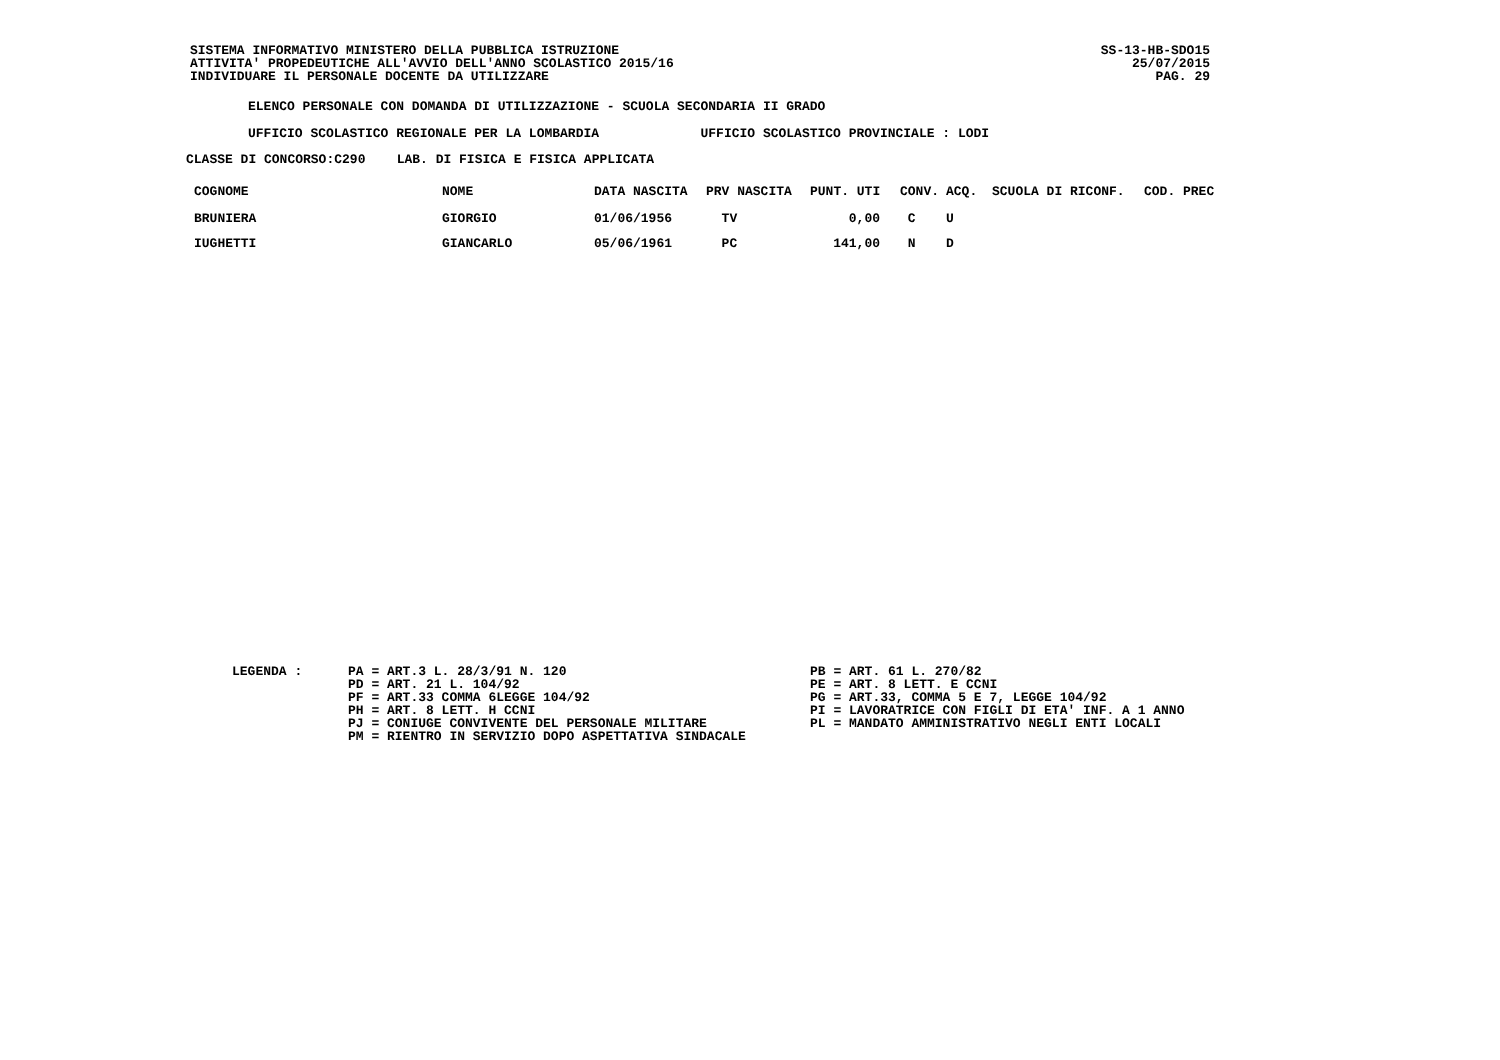SISTEMA INFORMATIVO MINISTERO DELLA PUBBLICA ISTRUZIONE
ATTIVITA' PROPEDEUTICHE ALL'AVVIO DELL'ANNO SCOLASTICO 2015/16
INDIVIDUARE IL PERSONALE DOCENTE DA UTILIZZARE
SS-13-HB-SDO15
25/07/2015
PAG. 29
ELENCO PERSONALE CON DOMANDA DI UTILIZZAZIONE - SCUOLA SECONDARIA II GRADO
UFFICIO SCOLASTICO REGIONALE PER LA LOMBARDIA UFFICIO SCOLASTICO PROVINCIALE : LODI
CLASSE DI CONCORSO:C290 LAB. DI FISICA E FISICA APPLICATA
| COGNOME | NOME | DATA NASCITA | PRV NASCITA | PUNT. UTI | CONV. | ACQ. | SCUOLA DI RICONF. | COD. PREC |
| --- | --- | --- | --- | --- | --- | --- | --- | --- |
| BRUNIERA | GIORGIO | 01/06/1956 | TV | 0,00 | C | U | | |
| IUGHETTI | GIANCARLO | 05/06/1961 | PC | 141,00 | N | D | | |
LEGENDA : PA = ART.3 L. 28/3/91 N. 120
PD = ART. 21 L. 104/92
PF = ART.33 COMMA 6LEGGE 104/92
PH = ART. 8 LETT. H CCNI
PJ = CONIUGE CONVIVENTE DEL PERSONALE MILITARE
PM = RIENTRO IN SERVIZIO DOPO ASPETTATIVA SINDACALE
PB = ART. 61 L. 270/82
PE = ART. 8 LETT. E CCNI
PG = ART.33, COMMA 5 E 7, LEGGE 104/92
PI = LAVORATRICE CON FIGLI DI ETA' INF. A 1 ANNO
PL = MANDATO AMMINISTRATIVO NEGLI ENTI LOCALI